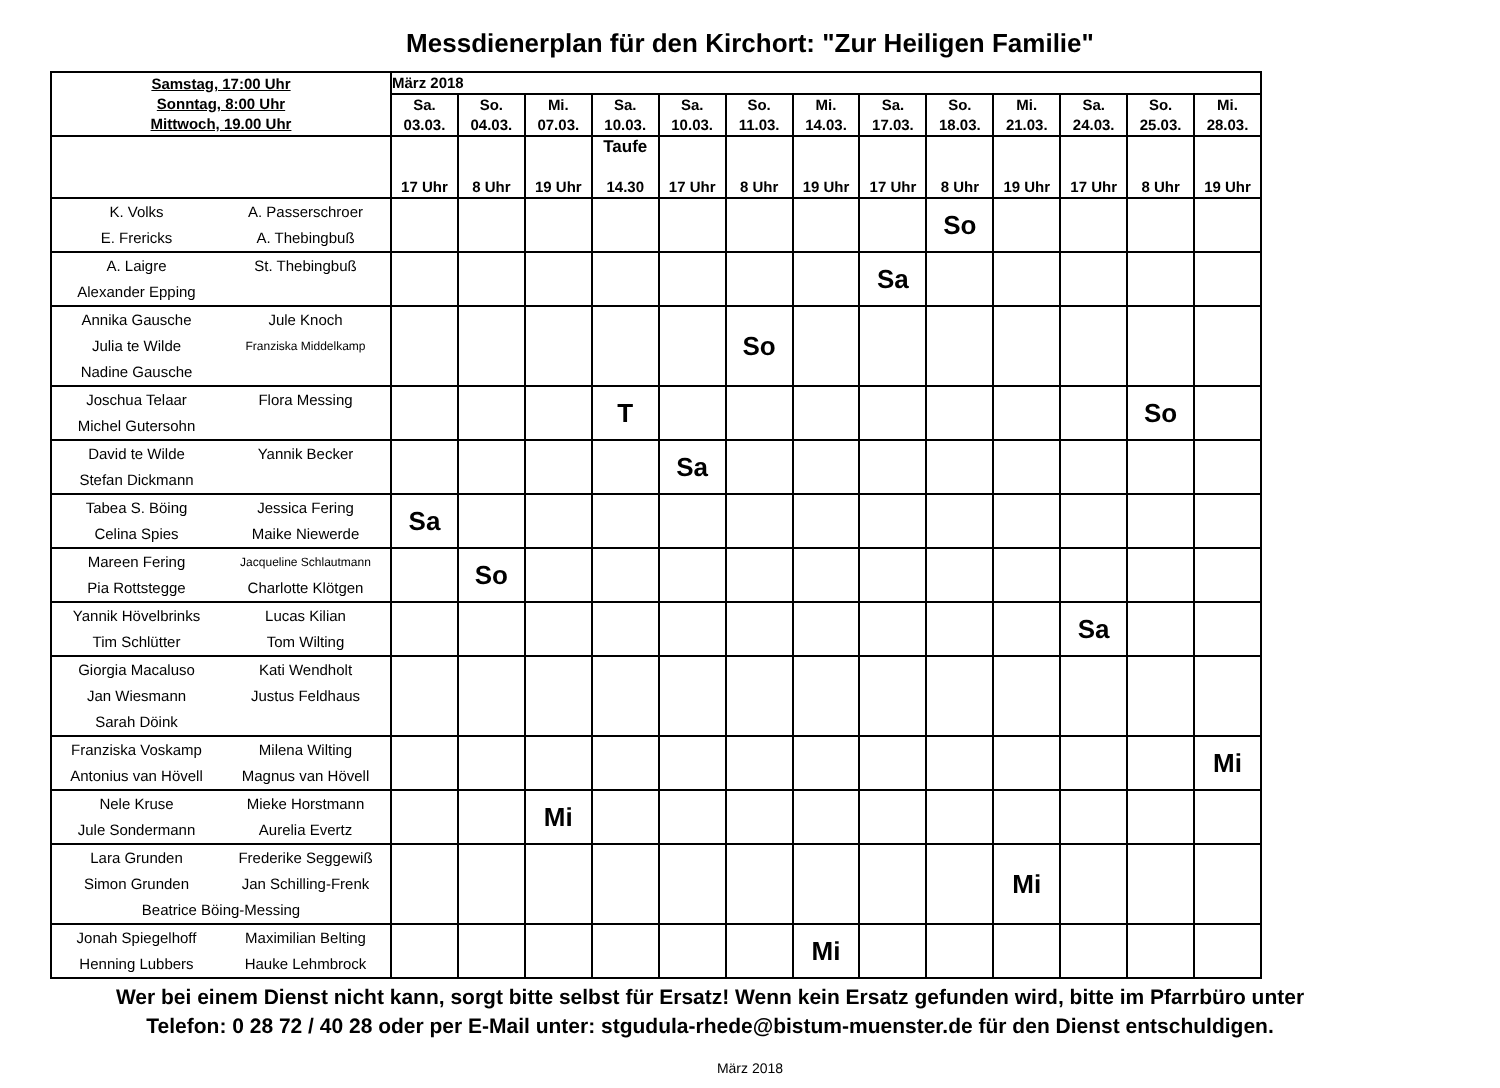Messdienerplan für den Kirchort: "Zur Heiligen Familie"
| Samstag, 17:00 Uhr Sonntag, 8:00 Uhr Mittwoch, 19.00 Uhr | März 2018 | | | | | | | | | | | | |
| --- | --- | --- | --- | --- | --- | --- | --- | --- | --- | --- | --- | --- | --- |
| | Sa. 03.03. | So. 04.03. | Mi. 07.03. | Sa. 10.03. | Sa. 10.03. | So. 11.03. | Mi. 14.03. | Sa. 17.03. | So. 18.03. | Mi. 21.03. | Sa. 24.03. | So. 25.03. | Mi. 28.03. |
| | 17 Uhr | 8 Uhr | 19 Uhr | Taufe 14.30 | 17 Uhr | 8 Uhr | 19 Uhr | 17 Uhr | 8 Uhr | 19 Uhr | 17 Uhr | 8 Uhr | 19 Uhr |
| K. Volks A. Passerschroer E. Frericks A. Thebingbuß | | | | | | | | | So | | | | |
| A. Laigre St. Thebingbuß Alexander Epping | | | | | | | | Sa | | | | | |
| Annika Gausche Jule Knoch Julia te Wilde Franziska Middelkamp Nadine Gausche | | | | | | So | | | | | | | |
| Joschua Telaar Flora Messing Michel Gutersohn | | | | T | | | | | | | | So | |
| David te Wilde Yannik Becker Stefan Dickmann | | | | | Sa | | | | | | | | |
| Tabea S. Böing Jessica Fering Celina Spies Maike Niewerde | Sa | | | | | | | | | | | | |
| Mareen Fering Jacqueline Schlautmann Pia Rottstegge Charlotte Klötgen | | So | | | | | | | | | | | |
| Yannik Hövelbrinks Lucas Kilian Tim Schlütter Tom Wilting | | | | | | | | | | | Sa | | |
| Giorgia Macaluso Kati Wendholt Jan Wiesmann Justus Feldhaus Sarah Döink | | | | | | | | | | | | | |
| Franziska Voskamp Milena Wilting Antonius van Hövell Magnus van Hövell | | | | | | | | | | | | | Mi |
| Nele Kruse Mieke Horstmann Jule Sondermann Aurelia Evertz | | | Mi | | | | | | | | | | |
| Lara Grunden Frederike Seggewiß Simon Grunden Jan Schilling-Frenk Beatrice Böing-Messing | | | | | | | | | | Mi | | | |
| Jonah Spiegelhoff Maximilian Belting Henning Lubbers Hauke Lehmbrock | | | | | | | Mi | | | | | | |
Wer bei einem Dienst nicht kann, sorgt bitte selbst für Ersatz! Wenn kein Ersatz gefunden wird, bitte im Pfarrbüro unter
Telefon: 0 28 72 / 40 28 oder per E-Mail unter: stgudula-rhede@bistum-muenster.de für den Dienst entschuldigen.
März 2018